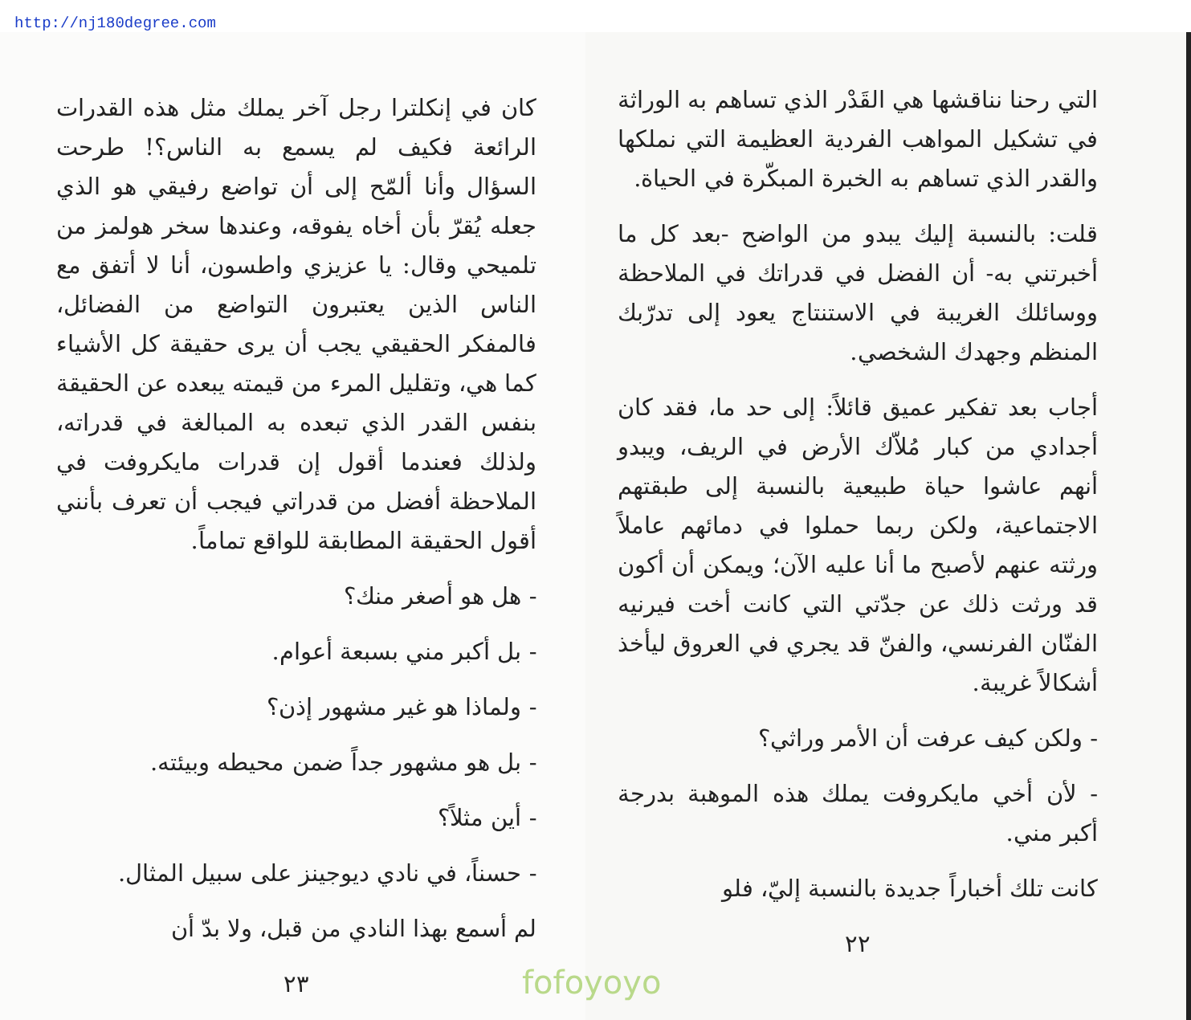http://nj180degree.com
التي رحنا نناقشها هي القَدْر الذي تساهم به الوراثة في تشكيل المواهب الفردية العظيمة التي نملكها والقدر الذي تساهم به الخبرة المبكّرة في الحياة.
قلت: بالنسبة إليك يبدو من الواضح -بعد كل ما أخبرتني به- أن الفضل في قدراتك في الملاحظة ووسائلك الغريبة في الاستنتاج يعود إلى تدرّبك المنظم وجهدك الشخصي.
أجاب بعد تفكير عميق قائلاً: إلى حد ما، فقد كان أجدادي من كبار مُلاّك الأرض في الريف، ويبدو أنهم عاشوا حياة طبيعية بالنسبة إلى طبقتهم الاجتماعية، ولكن ربما حملوا في دمائهم عاملاً ورثته عنهم لأصبح ما أنا عليه الآن؛ ويمكن أن أكون قد ورثت ذلك عن جدّتي التي كانت أخت فيرنيه الفنّان الفرنسي، والفنّ قد يجري في العروق ليأخذ أشكالاً غريبة.
- ولكن كيف عرفت أن الأمر وراثي؟
- لأن أخي مايكروفت يملك هذه الموهبة بدرجة أكبر مني.
كانت تلك أخباراً جديدة بالنسبة إليّ، فلو
٢٢
كان في إنكلترا رجل آخر يملك مثل هذه القدرات الرائعة فكيف لم يسمع به الناس؟! طرحت السؤال وأنا ألمّح إلى أن تواضع رفيقي هو الذي جعله يُقرّ بأن أخاه يفوقه، وعندها سخر هولمز من تلميحي وقال: يا عزيزي واطسون، أنا لا أتفق مع الناس الذين يعتبرون التواضع من الفضائل، فالمفكر الحقيقي يجب أن يرى حقيقة كل الأشياء كما هي، وتقليل المرء من قيمته يبعده عن الحقيقة بنفس القدر الذي تبعده به المبالغة في قدراته، ولذلك فعندما أقول إن قدرات مايكروفت في الملاحظة أفضل من قدراتي فيجب أن تعرف بأنني أقول الحقيقة المطابقة للواقع تماماً.
- هل هو أصغر منك؟
- بل أكبر مني بسبعة أعوام.
- ولماذا هو غير مشهور إذن؟
- بل هو مشهور جداً ضمن محيطه وبيئته.
- أين مثلاً؟
- حسناً، في نادي ديوجينز على سبيل المثال.
لم أسمع بهذا النادي من قبل، ولا بدّ أن
٢٣
fofoyoyo